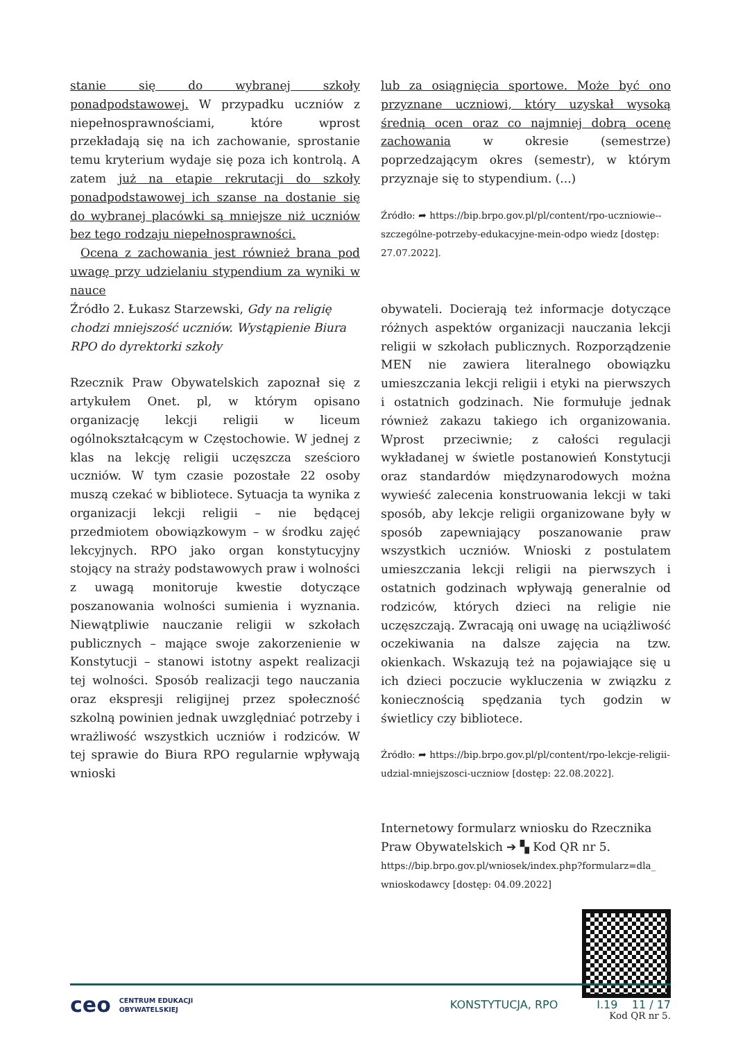stanie się do wybranej szkoły ponadpodstawowej. W przypadku uczniów z niepełnosprawnościami, które wprost przekładają się na ich zachowanie, sprostanie temu kryterium wydaje się poza ich kontrolą. A zatem już na etapie rekrutacji do szkoły ponadpodstawowej ich szanse na dostanie się do wybranej placówki są mniejsze niż uczniów bez tego rodzaju niepełnosprawności.
Ocena z zachowania jest również brana pod uwagę przy udzielaniu stypendium za wyniki w nauce
lub za osiągnięcia sportowe. Może być ono przyznane uczniowi, który uzyskał wysoką średnią ocen oraz co najmniej dobrą ocenę zachowania w okresie (semestrze) poprzedzającym okres (semestr), w którym przyznaje się to stypendium. (...)
Źródło: ➦ https://bip.brpo.gov.pl/pl/content/rpo-uczniowie--szczególne-potrzeby-edukacyjne-mein-odpo wiedz [dostęp: 27.07.2022].
Źródło 2. Łukasz Starzewski, Gdy na religię chodzi mniejszość uczniów. Wystąpienie Biura RPO do dyrektorki szkoły
Rzecznik Praw Obywatelskich zapoznał się z artykułem Onet. pl, w którym opisano organizację lekcji religii w liceum ogólnokształcącym w Częstochowie. W jednej z klas na lekcję religii uczęszcza sześcioro uczniów. W tym czasie pozostałe 22 osoby muszą czekać w bibliotece. Sytuacja ta wynika z organizacji lekcji religii – nie będącej przedmiotem obowiązkowym – w środku zajęć lekcyjnych. RPO jako organ konstytucyjny stojący na straży podstawowych praw i wolności z uwagą monitoruje kwestie dotyczące poszanowania wolności sumienia i wyznania. Niewątpliwie nauczanie religii w szkołach publicznych – mające swoje zakorzenienie w Konstytucji – stanowi istotny aspekt realizacji tej wolności. Sposób realizacji tego nauczania oraz ekspresji religijnej przez społeczność szkolną powinien jednak uwzględniać potrzeby i wrażliwość wszystkich uczniów i rodziców. W tej sprawie do Biura RPO regularnie wpływają wnioski
obywateli. Docierają też informacje dotyczące różnych aspektów organizacji nauczania lekcji religii w szkołach publicznych. Rozporządzenie MEN nie zawiera literalnego obowiązku umieszczania lekcji religii i etyki na pierwszych i ostatnich godzinach. Nie formułuje jednak również zakazu takiego ich organizowania. Wprost przeciwnie; z całości regulacji wykładanej w świetle postanowień Konstytucji oraz standardów międzynarodowych można wywieść zalecenia konstruowania lekcji w taki sposób, aby lekcje religii organizowane były w sposób zapewniający poszanowanie praw wszystkich uczniów. Wnioski z postulatem umieszczania lekcji religii na pierwszych i ostatnich godzinach wpływają generalnie od rodziców, których dzieci na religie nie uczęszczają. Zwracają oni uwagę na uciążliwość oczekiwania na dalsze zajęcia na tzw. okienkach. Wskazują też na pojawiające się u ich dzieci poczucie wykluczenia w związku z koniecznością spędzania tych godzin w świetlicy czy bibliotece.
Źródło: ➦ https://bip.brpo.gov.pl/pl/content/rpo-lekcje-religii-udzial-mniejszosci-uczniow [dostęp: 22.08.2022].
Internetowy formularz wniosku do Rzecznika Praw Obywatelskich ➔ ▚ Kod QR nr 5.
https://bip.brpo.gov.pl/wniosek/index.php?formularz=dla_ wnioskodawcy [dostęp: 04.09.2022]
Kod QR nr 5.
ceo CENTRUM EDUKACJI
OBYWATELSKIEJ
KONSTYTUCJA, RPO I.19 11 / 17